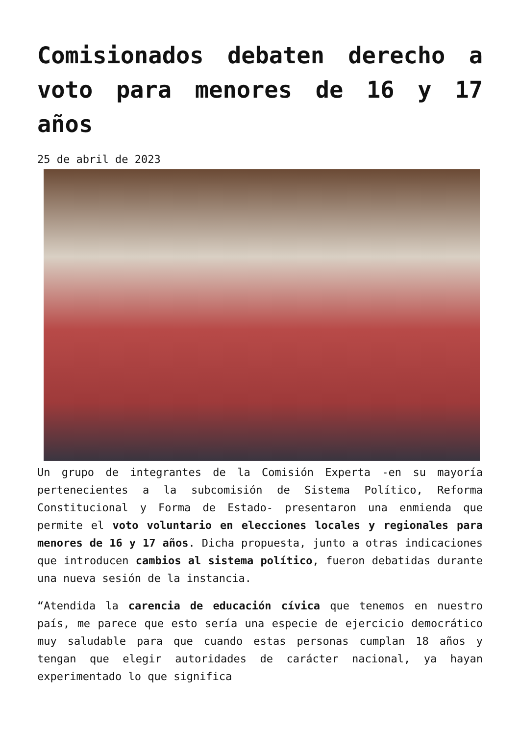Comisionados debaten derecho a voto para menores de 16 y 17 años
25 de abril de 2023
Un grupo de integrantes de la Comisión Experta -en su mayoría pertenecientes a la subcomisión de Sistema Político, Reforma Constitucional y Forma de Estado- presentaron una enmienda que permite el voto voluntario en elecciones locales y regionales para menores de 16 y 17 años. Dicha propuesta, junto a otras indicaciones que introducen cambios al sistema político, fueron debatidas durante una nueva sesión de la instancia.
“Atendida la carencia de educación cívica que tenemos en nuestro país, me parece que esto sería una especie de ejercicio democrático muy saludable para que cuando estas personas cumplan 18 años y tengan que elegir autoridades de carácter nacional, ya hayan experimentado lo que significa